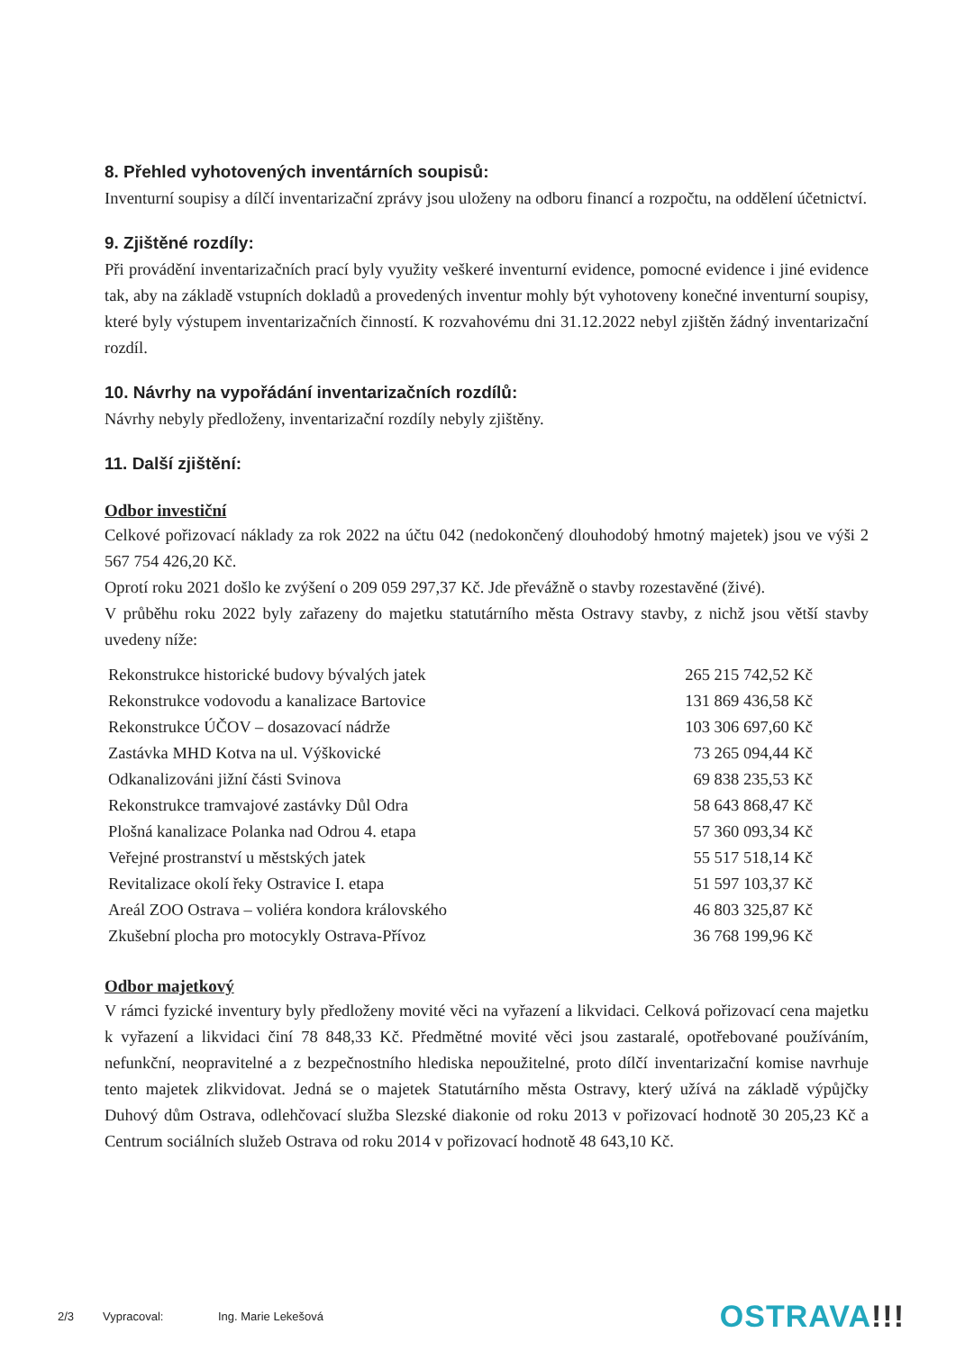8. Přehled vyhotovených inventárních soupisů:
Inventurní soupisy a dílčí inventarizační zprávy jsou uloženy na odboru financí a rozpočtu, na oddělení účetnictví.
9. Zjištěné rozdíly:
Při provádění inventarizačních prací byly využity veškeré inventurní evidence, pomocné evidence i jiné evidence tak, aby na základě vstupních dokladů a provedených inventur mohly být vyhotoveny konečné inventurní soupisy, které byly výstupem inventarizačních činností. K rozvahovému dni 31.12.2022 nebyl zjištěn žádný inventarizační rozdíl.
10. Návrhy na vypořádání inventarizačních rozdílů:
Návrhy nebyly předloženy, inventarizační rozdíly nebyly zjištěny.
11. Další zjištění:
Odbor investiční
Celkové pořizovací náklady za rok 2022 na účtu 042 (nedokončený dlouhodobý hmotný majetek) jsou ve výši 2 567 754 426,20 Kč.
Oprotí roku 2021 došlo ke zvýšení o 209 059 297,37 Kč. Jde převážně o stavby rozestavěné (živé).
V průběhu roku 2022 byly zařazeny do majetku statutárního města Ostravy stavby, z nichž jsou větší stavby uvedeny níže:
| Rekonstrukce historické budovy bývalých jatek | 265 215 742,52 Kč |
| Rekonstrukce vodovodu a kanalizace Bartovice | 131 869 436,58 Kč |
| Rekonstrukce ÚČOV – dosazovací nádrže | 103 306 697,60 Kč |
| Zastávka MHD Kotva na ul. Výškovické | 73 265 094,44 Kč |
| Odkanalizováni jižní části Svinova | 69 838 235,53 Kč |
| Rekonstrukce tramvajové zastávky Důl Odra | 58 643 868,47 Kč |
| Plošná kanalizace Polanka nad Odrou 4. etapa | 57 360 093,34 Kč |
| Veřejné prostranství u městských jatek | 55 517 518,14 Kč |
| Revitalizace okolí řeky Ostravice I. etapa | 51 597 103,37 Kč |
| Areál ZOO Ostrava – voliéra kondora královského | 46 803 325,87 Kč |
| Zkušební plocha pro motocykly Ostrava-Přívoz | 36 768 199,96 Kč |
Odbor majetkový
V rámci fyzické inventury byly předloženy movité věci na vyřazení a likvidaci. Celková pořizovací cena majetku k vyřazení a likvidaci činí 78 848,33 Kč. Předmětné movité věci jsou zastaralé, opotřebované používáním, nefunkční, neopravitelné a z bezpečnostního hlediska nepoužitelné, proto dílčí inventarizační komise navrhuje tento majetek zlikvidovat. Jedná se o majetek Statutárního města Ostravy, který užívá na základě výpůjčky Duhový dům Ostrava, odlehčovací služba Slezské diakonie od roku 2013 v pořizovací hodnotě 30 205,23 Kč a Centrum sociálních služeb Ostrava od roku 2014 v pořizovací hodnotě 48 643,10 Kč.
2/3 Vypracoval: Ing. Marie Lekešová OSTRAVA!!!